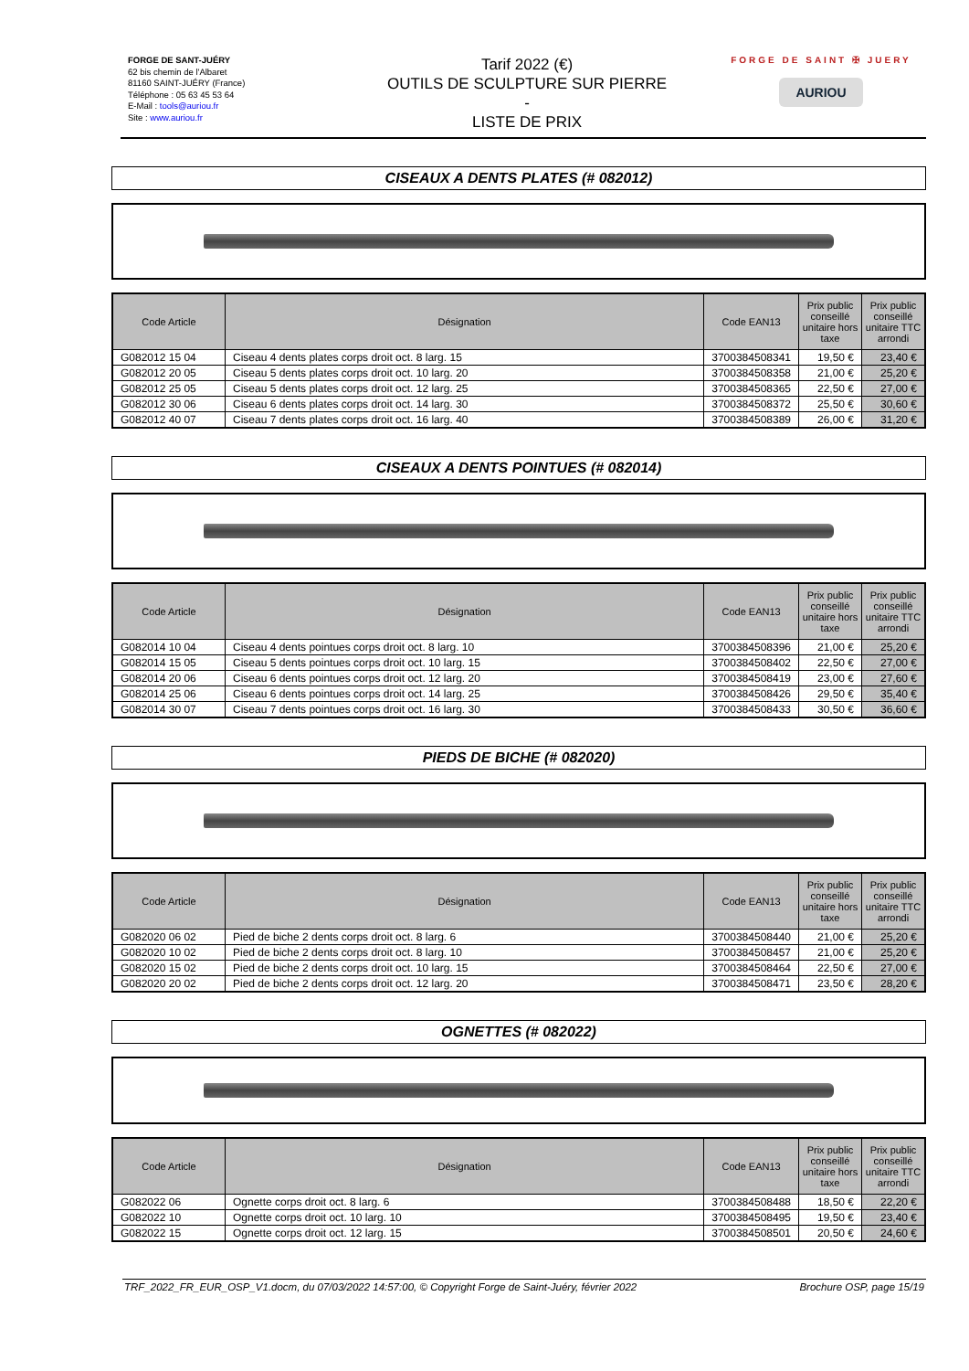FORGE DE SANT-JUÉRY
62 bis chemin de l'Albaret
81160 SAINT-JUÉRY (France)
Téléphone : 05 63 45 53 64
E-Mail : tools@auriou.fr
Site : www.auriou.fr
Tarif 2022 (€)
OUTILS DE SCULPTURE SUR PIERRE
-
LISTE DE PRIX
FORGE DE SAINT ✠ JUERY
AURIOU
CISEAUX A DENTS PLATES (# 082012)
| Code Article | Désignation | Code EAN13 | Prix public conseillé unitaire hors taxe | Prix public conseillé unitaire TTC arrondi |
| --- | --- | --- | --- | --- |
| G082012 15 04 | Ciseau 4 dents plates corps droit oct. 8 larg. 15 | 3700384508341 | 19,50 € | 23,40 € |
| G082012 20 05 | Ciseau 5 dents plates corps droit oct. 10 larg. 20 | 3700384508358 | 21,00 € | 25,20 € |
| G082012 25 05 | Ciseau 5 dents plates corps droit oct. 12 larg. 25 | 3700384508365 | 22,50 € | 27,00 € |
| G082012 30 06 | Ciseau 6 dents plates corps droit oct. 14 larg. 30 | 3700384508372 | 25,50 € | 30,60 € |
| G082012 40 07 | Ciseau 7 dents plates corps droit oct. 16 larg. 40 | 3700384508389 | 26,00 € | 31,20 € |
CISEAUX A DENTS POINTUES (# 082014)
| Code Article | Désignation | Code EAN13 | Prix public conseillé unitaire hors taxe | Prix public conseillé unitaire TTC arrondi |
| --- | --- | --- | --- | --- |
| G082014 10 04 | Ciseau 4 dents pointues corps droit oct. 8 larg. 10 | 3700384508396 | 21,00 € | 25,20 € |
| G082014 15 05 | Ciseau 5 dents pointues corps droit oct. 10 larg. 15 | 3700384508402 | 22,50 € | 27,00 € |
| G082014 20 06 | Ciseau 6 dents pointues corps droit oct. 12 larg. 20 | 3700384508419 | 23,00 € | 27,60 € |
| G082014 25 06 | Ciseau 6 dents pointues corps droit oct. 14 larg. 25 | 3700384508426 | 29,50 € | 35,40 € |
| G082014 30 07 | Ciseau 7 dents pointues corps droit oct. 16 larg. 30 | 3700384508433 | 30,50 € | 36,60 € |
PIEDS DE BICHE (# 082020)
| Code Article | Désignation | Code EAN13 | Prix public conseillé unitaire hors taxe | Prix public conseillé unitaire TTC arrondi |
| --- | --- | --- | --- | --- |
| G082020 06 02 | Pied de biche 2 dents corps droit oct. 8 larg. 6 | 3700384508440 | 21,00 € | 25,20 € |
| G082020 10 02 | Pied de biche 2 dents corps droit oct. 8 larg. 10 | 3700384508457 | 21,00 € | 25,20 € |
| G082020 15 02 | Pied de biche 2 dents corps droit oct. 10 larg. 15 | 3700384508464 | 22,50 € | 27,00 € |
| G082020 20 02 | Pied de biche 2 dents corps droit oct. 12 larg. 20 | 3700384508471 | 23,50 € | 28,20 € |
OGNETTES (# 082022)
| Code Article | Désignation | Code EAN13 | Prix public conseillé unitaire hors taxe | Prix public conseillé unitaire TTC arrondi |
| --- | --- | --- | --- | --- |
| G082022 06 | Ognette corps droit oct. 8 larg. 6 | 3700384508488 | 18,50 € | 22,20 € |
| G082022 10 | Ognette corps droit oct. 10 larg. 10 | 3700384508495 | 19,50 € | 23,40 € |
| G082022 15 | Ognette corps droit oct. 12 larg. 15 | 3700384508501 | 20,50 € | 24,60 € |
TRF_2022_FR_EUR_OSP_V1.docm, du 07/03/2022 14:57:00, © Copyright Forge de Saint-Juéry, février 2022 Brochure OSP, page 15/19